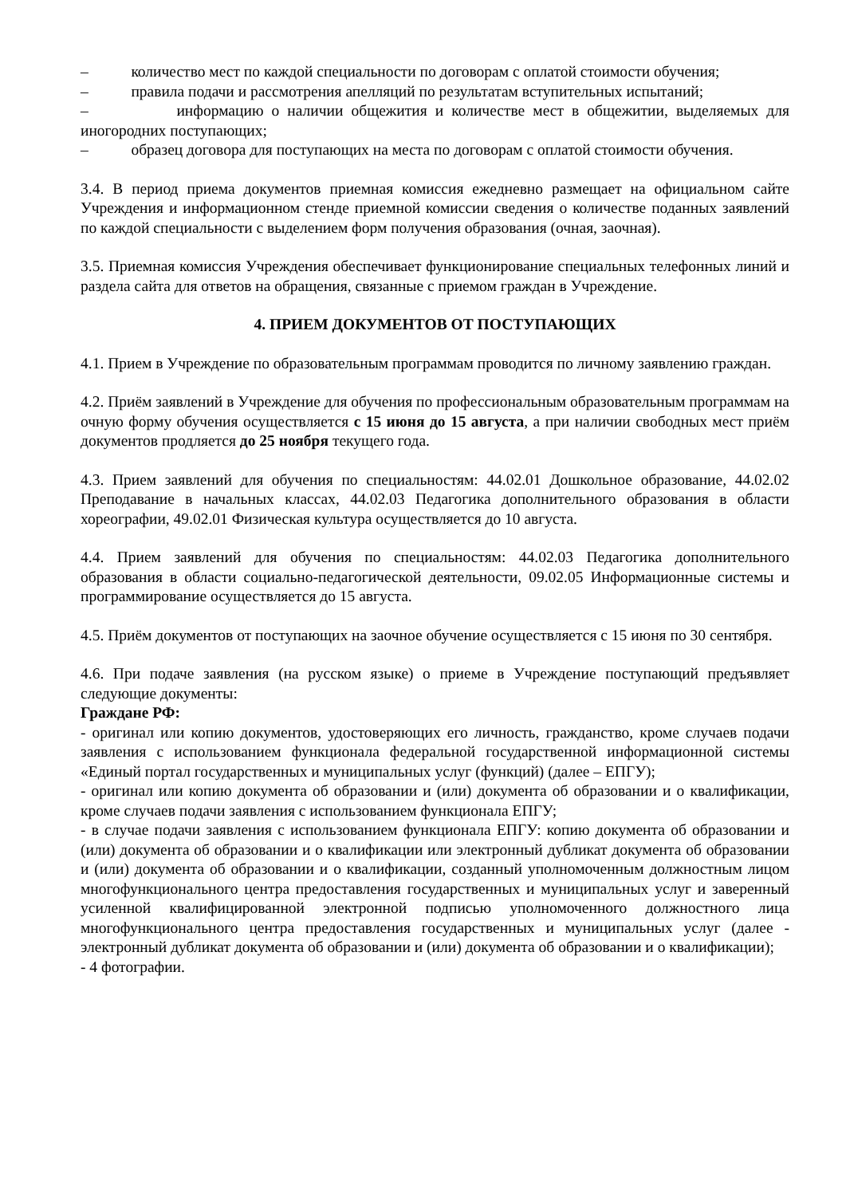– количество мест по каждой специальности по договорам с оплатой стоимости обучения;
– правила подачи и рассмотрения апелляций по результатам вступительных испытаний;
– информацию о наличии общежития и количестве мест в общежитии, выделяемых для иногородних поступающих;
– образец договора для поступающих на места по договорам с оплатой стоимости обучения.
3.4. В период приема документов приемная комиссия ежедневно размещает на официальном сайте Учреждения и информационном стенде приемной комиссии сведения о количестве поданных заявлений по каждой специальности с выделением форм получения образования (очная, заочная).
3.5. Приемная комиссия Учреждения обеспечивает функционирование специальных телефонных линий и раздела сайта для ответов на обращения, связанные с приемом граждан в Учреждение.
4. ПРИЕМ ДОКУМЕНТОВ ОТ ПОСТУПАЮЩИХ
4.1. Прием в Учреждение по образовательным программам проводится по личному заявлению граждан.
4.2. Приём заявлений в Учреждение для обучения по профессиональным образовательным программам на очную форму обучения осуществляется с 15 июня до 15 августа, а при наличии свободных мест приём документов продляется до 25 ноября текущего года.
4.3. Прием заявлений для обучения по специальностям: 44.02.01 Дошкольное образование, 44.02.02 Преподавание в начальных классах, 44.02.03 Педагогика дополнительного образования в области хореографии, 49.02.01 Физическая культура осуществляется до 10 августа.
4.4. Прием заявлений для обучения по специальностям: 44.02.03 Педагогика дополнительного образования в области социально-педагогической деятельности, 09.02.05 Информационные системы и программирование осуществляется до 15 августа.
4.5. Приём документов от поступающих на заочное обучение осуществляется с 15 июня по 30 сентября.
4.6. При подаче заявления (на русском языке) о приеме в Учреждение поступающий предъявляет следующие документы:
Граждане РФ:
- оригинал или копию документов, удостоверяющих его личность, гражданство, кроме случаев подачи заявления с использованием функционала федеральной государственной информационной системы «Единый портал государственных и муниципальных услуг (функций) (далее – ЕПГУ);
- оригинал или копию документа об образовании и (или) документа об образовании и о квалификации, кроме случаев подачи заявления с использованием функционала ЕПГУ;
- в случае подачи заявления с использованием функционала ЕПГУ: копию документа об образовании и (или) документа об образовании и о квалификации или электронный дубликат документа об образовании и (или) документа об образовании и о квалификации, созданный уполномоченным должностным лицом многофункционального центра предоставления государственных и муниципальных услуг и заверенный усиленной квалифицированной электронной подписью уполномоченного должностного лица многофункционального центра предоставления государственных и муниципальных услуг (далее - электронный дубликат документа об образовании и (или) документа об образовании и о квалификации);
- 4 фотографии.